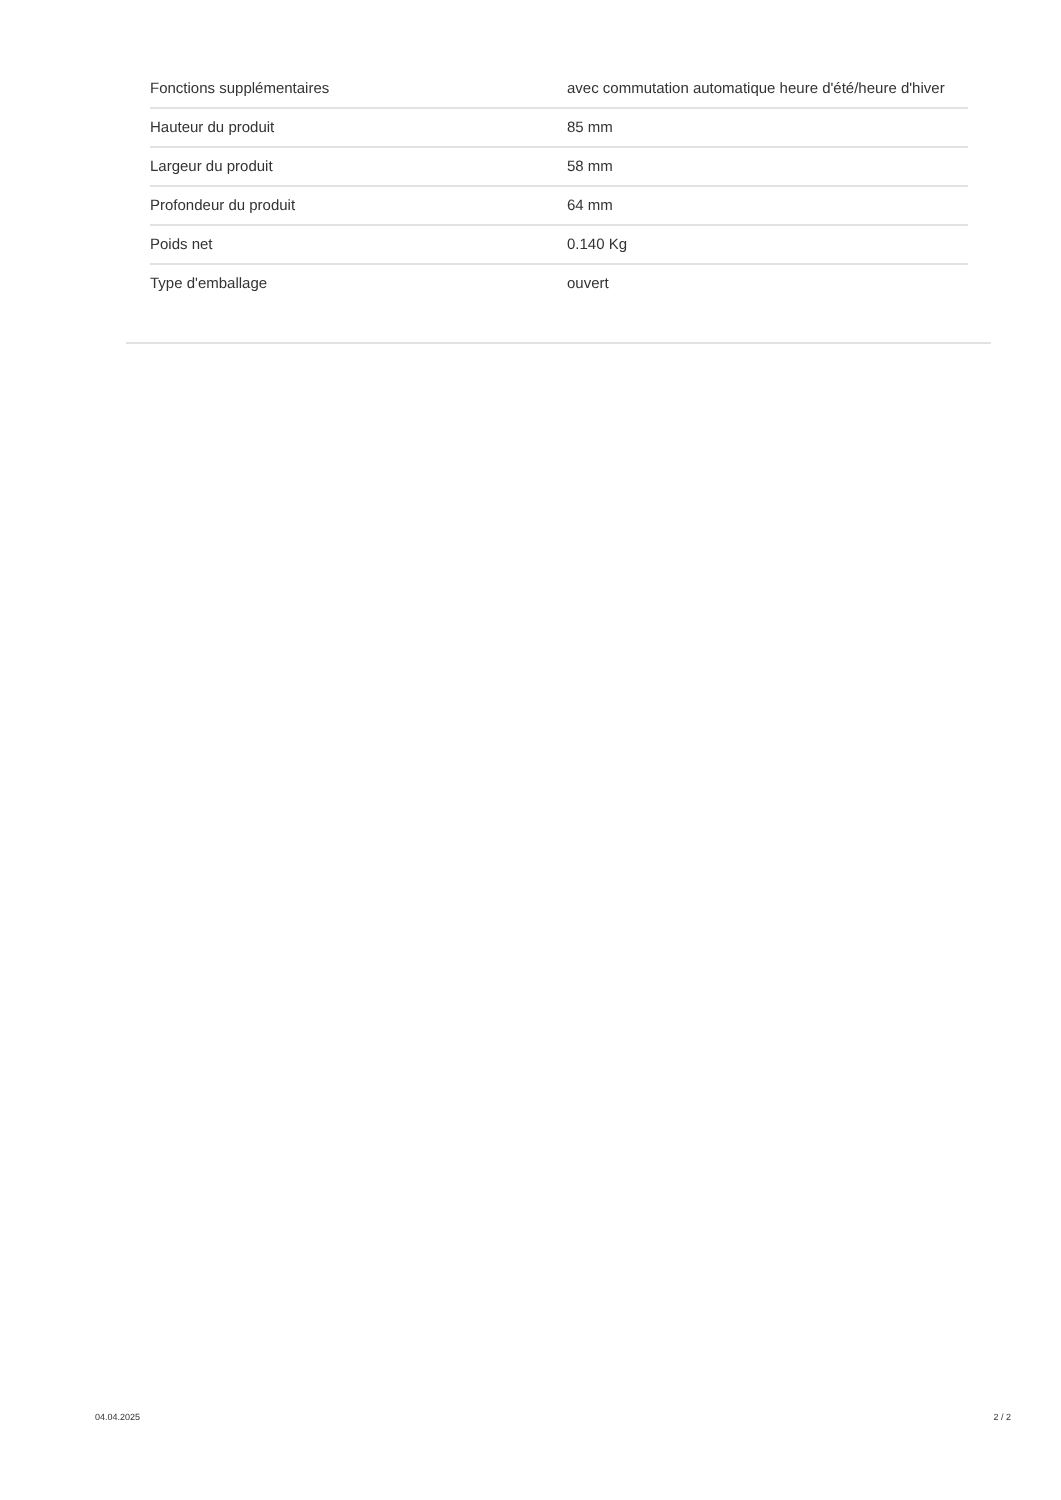| Fonctions supplémentaires | avec commutation automatique heure d'été/heure d'hiver |
| Hauteur du produit | 85 mm |
| Largeur du produit | 58 mm |
| Profondeur du produit | 64 mm |
| Poids net | 0.140 Kg |
| Type d'emballage | ouvert |
04.04.2025 2 / 2